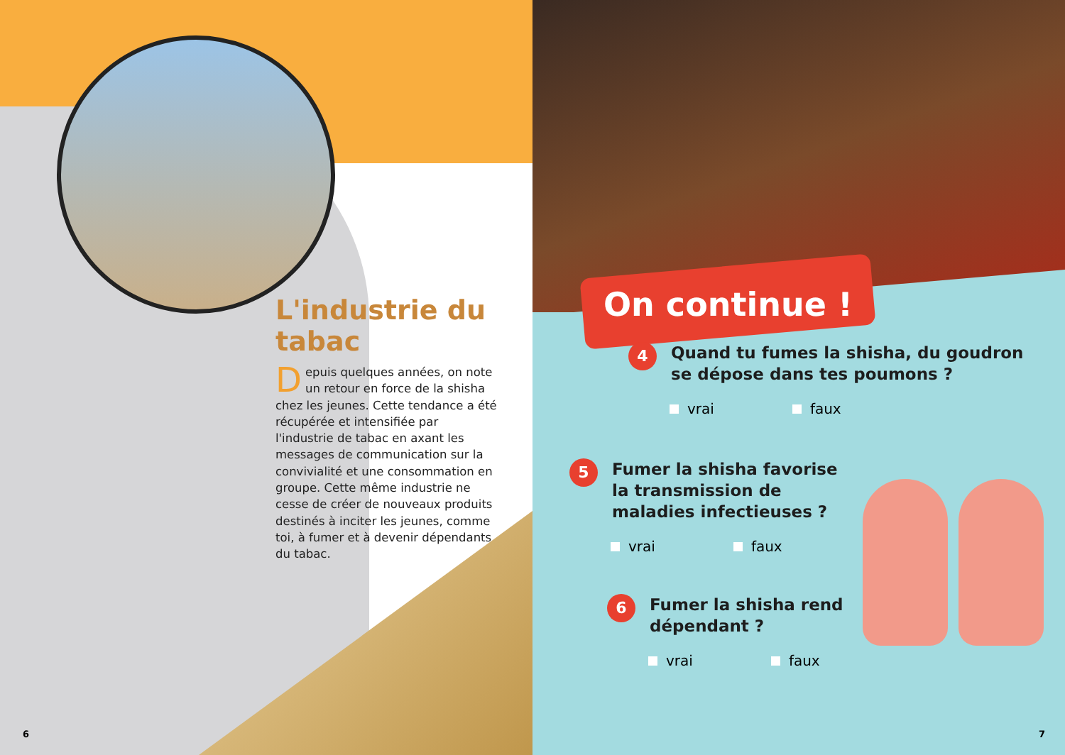L'industrie du tabac
Depuis quelques années, on note un retour en force de la shisha chez les jeunes. Cette tendance a été récupérée et intensifiée par l'industrie de tabac en axant les messages de communication sur la convivialité et une consommation en groupe. Cette même industrie ne cesse de créer de nouveaux produits destinés à inciter les jeunes, comme toi, à fumer et à devenir dépendants du tabac.
6
On continue !
4
Quand tu fumes la shisha, du goudron se dépose dans tes poumons ?
vrai faux
5
Fumer la shisha favorise la transmission de maladies infectieuses ?
vrai faux
6
Fumer la shisha rend dépendant ?
vrai faux
7